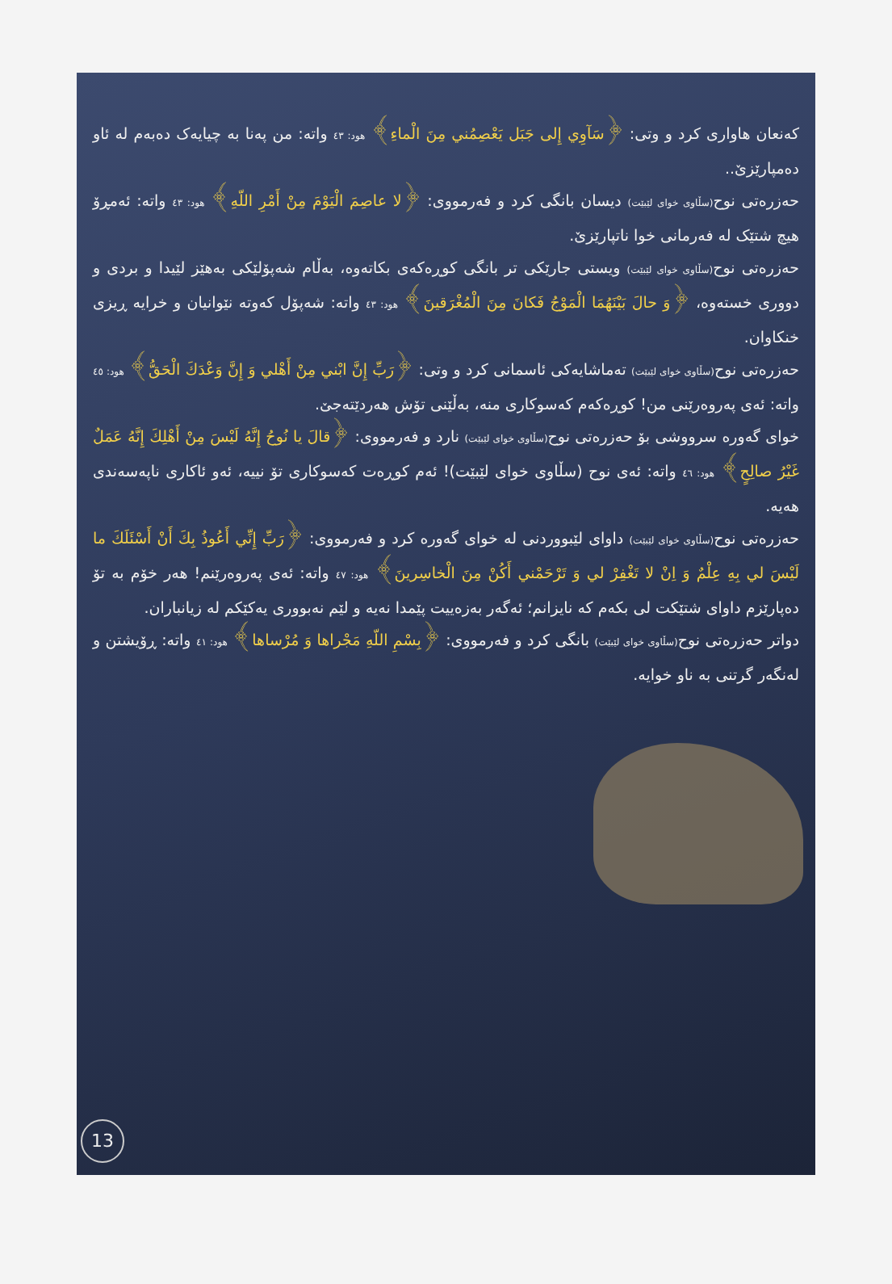کەنعان هاواری کرد و وتی: ﴿سَآوِي إِلى جَبَل يَعْصِمُني مِنَ الْماءِ﴾ هود: ٤٣ واتە: من پەنا بە چیایەک دەبەم لە ئاو دەمپارێزێ..
حەزرەتی نوح(سڵاوی خوای لێبێت) دیسان بانگی کرد و فەرمووی: ﴿لا عاصِمَ الْيَوْمَ مِنْ أَمْرِ اللّهِ﴾ هود: ٤٣ واتە: ئەمڕۆ هیچ شتێک لە فەرمانی خوا ناتپارێزێ.
حەزرەتی نوح(سڵاوی خوای لێبێت) ویستی جارێکی تر بانگی کوڕەکەی بکاتەوە، بەڵام شەپۆلێکی بەهێز لێیدا و بردی و دووری خستەوە، ﴿وَ حالَ بَيْنَهُمَا الْمَوْجُ فَكانَ مِنَ الْمُغْرَقينَ﴾ هود: ٤٣ واتە: شەپۆل کەوتە نێوانیان و خرایە ڕیزی خنکاوان.
حەزرەتی نوح(سڵاوی خوای لێبێت) تەماشایەکی ئاسمانی کرد و وتی: ﴿رَبِّ إِنَّ ابْني مِنْ أَهْلي وَ إِنَّ وَعْدَكَ الْحَقُّ﴾ هود: ٤٥ واتە: ئەی پەروەرێنی من! کوڕەکەم کەسوکاری منە، بەڵێنی تۆش هەردێتەجێ.
خوای گەورە سرووشی بۆ حەزرەتی نوح(سڵاوی خوای لێبێت) نارد و فەرمووی: ﴿قالَ يا نُوحُ إِنَّهُ لَيْسَ مِنْ أَهْلِكَ إِنَّهُ عَمَلٌ غَيْرُ صالِحٍ﴾ هود: ٤٦ واتە: ئەی نوح (سڵاوی خوای لێبێت)! ئەم کوڕەت کەسوکاری تۆ نییە، ئەو ئاکاری ناپەسەندی هەیە.
حەزرەتی نوح(سڵاوی خوای لێبێت) داوای لێبووردنی لە خوای گەورە کرد و فەرمووی: ﴿رَبِّ إِنِّي أَعُوذُ بِكَ أَنْ أَسْئَلَكَ ما لَيْسَ لي بِهِ عِلْمٌ وَ اِنْ لا تَغْفِرْ لي وَ تَرْحَمْني أَكُنْ مِنَ الْخاسِرينَ﴾ هود: ٤٧ واتە: ئەی پەروەرێنم! هەر خۆم بە تۆ دەپارێزم داوای شتێکت لی بکەم کە نایزانم؛ ئەگەر بەزەییت پێمدا نەیە و لێم نەبووری یەکێکم لە زیانباران.
دواتر حەزرەتی نوح(سڵاوی خوای لێبێت) بانگی کرد و فەرمووی: ﴿بِسْمِ اللّهِ مَجْراها وَ مُرْساها﴾ هود: ٤١ واتە: ڕۆیشتن و لەنگەر گرتنی بە ناو خوایە.
13